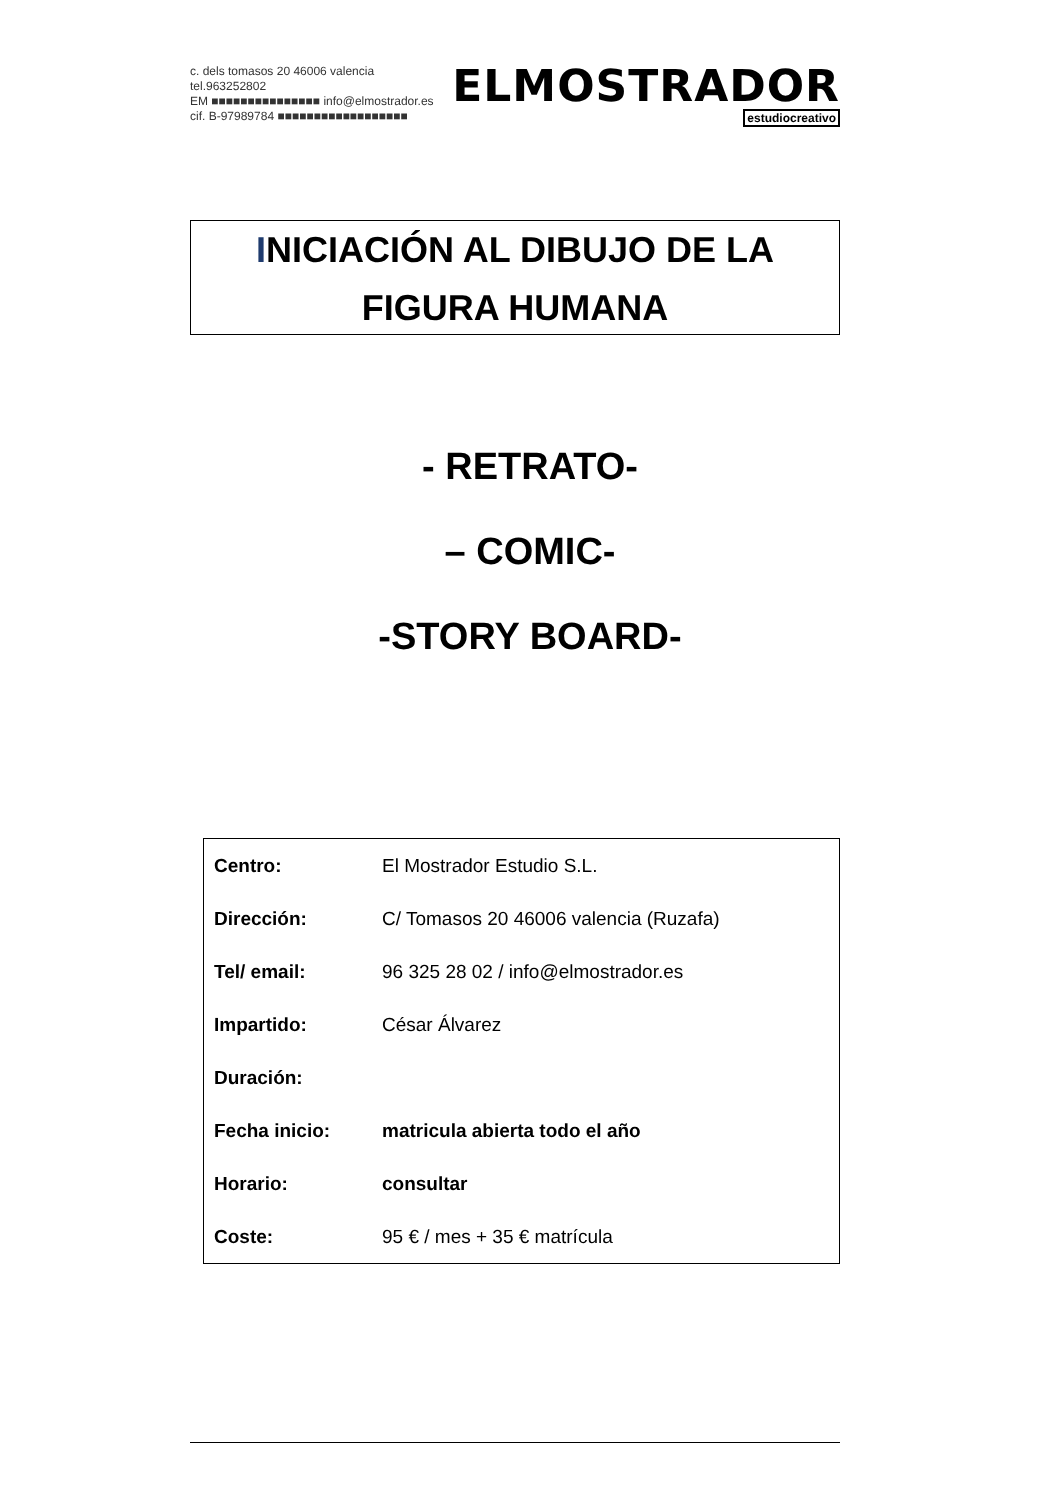c. dels tomasos 20 46006 valencia tel.963252802
EM ■■■■■■■■■■■■■■■ info@elmostrador.es
cif. B-97989784 ■■■■■■■■■■■■■■■■■■
ELMOSTRADOR
estudiocreativo
INICIACIÓN AL DIBUJO DE LA
FIGURA HUMANA
- RETRATO-
– COMIC-
-STORY BOARD-
| Centro: | El Mostrador Estudio S.L. |
| Dirección: | C/ Tomasos 20 46006 valencia (Ruzafa) |
| Tel/ email: | 96 325 28 02 / info@elmostrador.es |
| Impartido: | César Álvarez |
| Duración: | |
| Fecha inicio: | matricula abierta todo el año |
| Horario: | consultar |
| Coste: | 95 € / mes + 35 € matrícula |